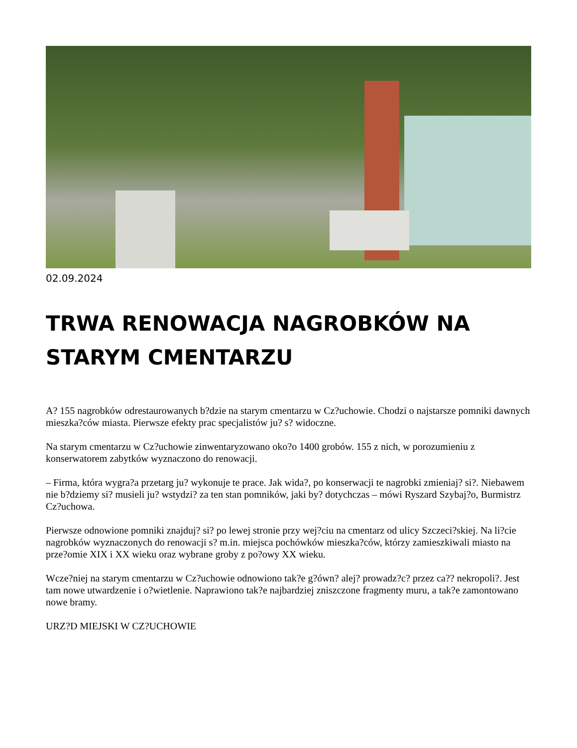02.09.2024
TRWA RENOWACJA NAGROBKÓW NA STARYM CMENTARZU
A? 155 nagrobków odrestaurowanych b?dzie na starym cmentarzu w Cz?uchowie. Chodzi o najstarsze pomniki dawnych mieszka?ców miasta. Pierwsze efekty prac specjalistów ju? s? widoczne.
Na starym cmentarzu w Cz?uchowie zinwentaryzowano oko?o 1400 grobów. 155 z nich, w porozumieniu z konserwatorem zabytków wyznaczono do renowacji.
– Firma, która wygra?a przetarg ju? wykonuje te prace. Jak wida?, po konserwacji te nagrobki zmieniaj? si?. Niebawem nie b?dziemy si? musieli ju? wstydzi? za ten stan pomników, jaki by? dotychczas – mówi Ryszard Szybaj?o, Burmistrz Cz?uchowa.
Pierwsze odnowione pomniki znajduj? si? po lewej stronie przy wej?ciu na cmentarz od ulicy Szczeci?skiej. Na li?cie nagrobków wyznaczonych do renowacji s? m.in. miejsca pochówków mieszka?ców, którzy zamieszkiwali miasto na prze?omie XIX i XX wieku oraz wybrane groby z po?owy XX wieku.
Wcze?niej na starym cmentarzu w Cz?uchowie odnowiono tak?e g?ówn? alej? prowadz?c? przez ca?? nekropoli?. Jest tam nowe utwardzenie i o?wietlenie. Naprawiono tak?e najbardziej zniszczone fragmenty muru, a tak?e zamontowano nowe bramy.
URZ?D MIEJSKI W CZ?UCHOWIE